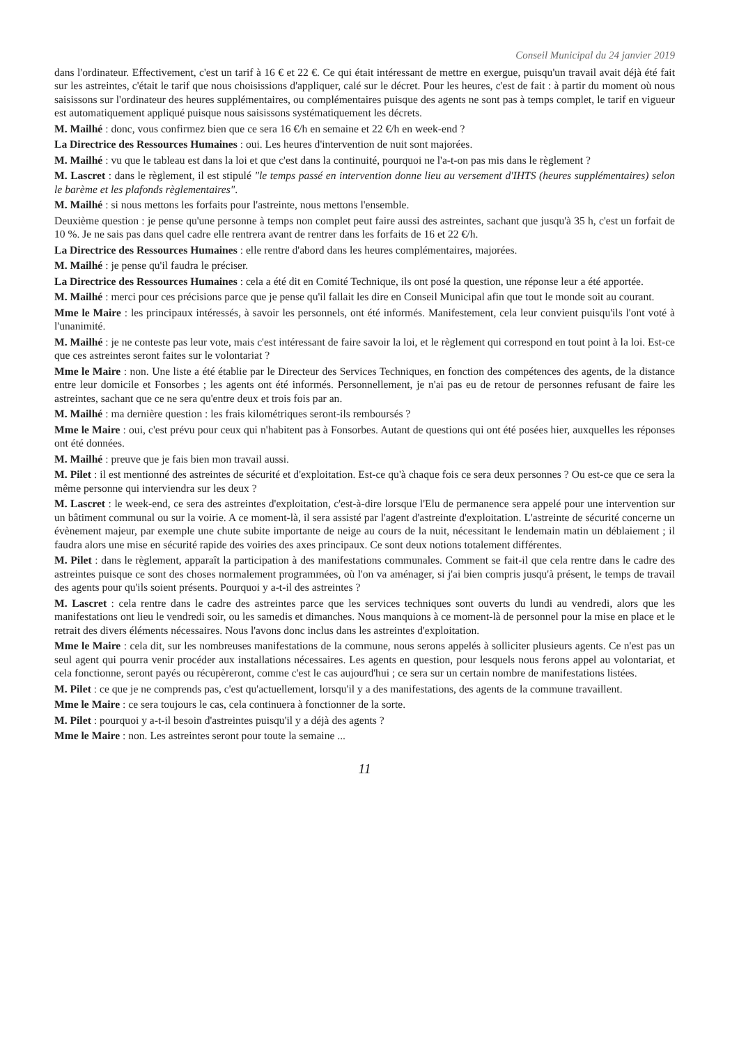Conseil Municipal du 24 janvier 2019
dans l'ordinateur. Effectivement, c'est un tarif à 16 € et 22 €. Ce qui était intéressant de mettre en exergue, puisqu'un travail avait déjà été fait sur les astreintes, c'était le tarif que nous choisissions d'appliquer, calé sur le décret. Pour les heures, c'est de fait : à partir du moment où nous saisissons sur l'ordinateur des heures supplémentaires, ou complémentaires puisque des agents ne sont pas à temps complet, le tarif en vigueur est automatiquement appliqué puisque nous saisissons systématiquement les décrets.
M. Mailhé : donc, vous confirmez bien que ce sera 16 €/h en semaine et 22 €/h en week-end ?
La Directrice des Ressources Humaines : oui. Les heures d'intervention de nuit sont majorées.
M. Mailhé : vu que le tableau est dans la loi et que c'est dans la continuité, pourquoi ne l'a-t-on pas mis dans le règlement ?
M. Lascret : dans le règlement, il est stipulé "le temps passé en intervention donne lieu au versement d'IHTS (heures supplémentaires) selon le barème et les plafonds règlementaires".
M. Mailhé : si nous mettons les forfaits pour l'astreinte, nous mettons l'ensemble.
Deuxième question : je pense qu'une personne à temps non complet peut faire aussi des astreintes, sachant que jusqu'à 35 h, c'est un forfait de 10 %. Je ne sais pas dans quel cadre elle rentrera avant de rentrer dans les forfaits de 16 et 22 €/h.
La Directrice des Ressources Humaines : elle rentre d'abord dans les heures complémentaires, majorées.
M. Mailhé : je pense qu'il faudra le préciser.
La Directrice des Ressources Humaines : cela a été dit en Comité Technique, ils ont posé la question, une réponse leur a été apportée.
M. Mailhé : merci pour ces précisions parce que je pense qu'il fallait les dire en Conseil Municipal afin que tout le monde soit au courant.
Mme le Maire : les principaux intéressés, à savoir les personnels, ont été informés. Manifestement, cela leur convient puisqu'ils l'ont voté à l'unanimité.
M. Mailhé : je ne conteste pas leur vote, mais c'est intéressant de faire savoir la loi, et le règlement qui correspond en tout point à la loi. Est-ce que ces astreintes seront faites sur le volontariat ?
Mme le Maire : non. Une liste a été établie par le Directeur des Services Techniques, en fonction des compétences des agents, de la distance entre leur domicile et Fonsorbes ; les agents ont été informés. Personnellement, je n'ai pas eu de retour de personnes refusant de faire les astreintes, sachant que ce ne sera qu'entre deux et trois fois par an.
M. Mailhé : ma dernière question : les frais kilométriques seront-ils remboursés ?
Mme le Maire : oui, c'est prévu pour ceux qui n'habitent pas à Fonsorbes. Autant de questions qui ont été posées hier, auxquelles les réponses ont été données.
M. Mailhé : preuve que je fais bien mon travail aussi.
M. Pilet : il est mentionné des astreintes de sécurité et d'exploitation. Est-ce qu'à chaque fois ce sera deux personnes ? Ou est-ce que ce sera la même personne qui interviendra sur les deux ?
M. Lascret : le week-end, ce sera des astreintes d'exploitation, c'est-à-dire lorsque l'Elu de permanence sera appelé pour une intervention sur un bâtiment communal ou sur la voirie. A ce moment-là, il sera assisté par l'agent d'astreinte d'exploitation. L'astreinte de sécurité concerne un évènement majeur, par exemple une chute subite importante de neige au cours de la nuit, nécessitant le lendemain matin un déblaiement ; il faudra alors une mise en sécurité rapide des voiries des axes principaux. Ce sont deux notions totalement différentes.
M. Pilet : dans le règlement, apparaît la participation à des manifestations communales. Comment se fait-il que cela rentre dans le cadre des astreintes puisque ce sont des choses normalement programmées, où l'on va aménager, si j'ai bien compris jusqu'à présent, le temps de travail des agents pour qu'ils soient présents. Pourquoi y a-t-il des astreintes ?
M. Lascret : cela rentre dans le cadre des astreintes parce que les services techniques sont ouverts du lundi au vendredi, alors que les manifestations ont lieu le vendredi soir, ou les samedis et dimanches. Nous manquions à ce moment-là de personnel pour la mise en place et le retrait des divers éléments nécessaires. Nous l'avons donc inclus dans les astreintes d'exploitation.
Mme le Maire : cela dit, sur les nombreuses manifestations de la commune, nous serons appelés à solliciter plusieurs agents. Ce n'est pas un seul agent qui pourra venir procéder aux installations nécessaires. Les agents en question, pour lesquels nous ferons appel au volontariat, et cela fonctionne, seront payés ou récupèreront, comme c'est le cas aujourd'hui ; ce sera sur un certain nombre de manifestations listées.
M. Pilet : ce que je ne comprends pas, c'est qu'actuellement, lorsqu'il y a des manifestations, des agents de la commune travaillent.
Mme le Maire : ce sera toujours le cas, cela continuera à fonctionner de la sorte.
M. Pilet : pourquoi y a-t-il besoin d'astreintes puisqu'il y a déjà des agents ?
Mme le Maire : non. Les astreintes seront pour toute la semaine ...
11